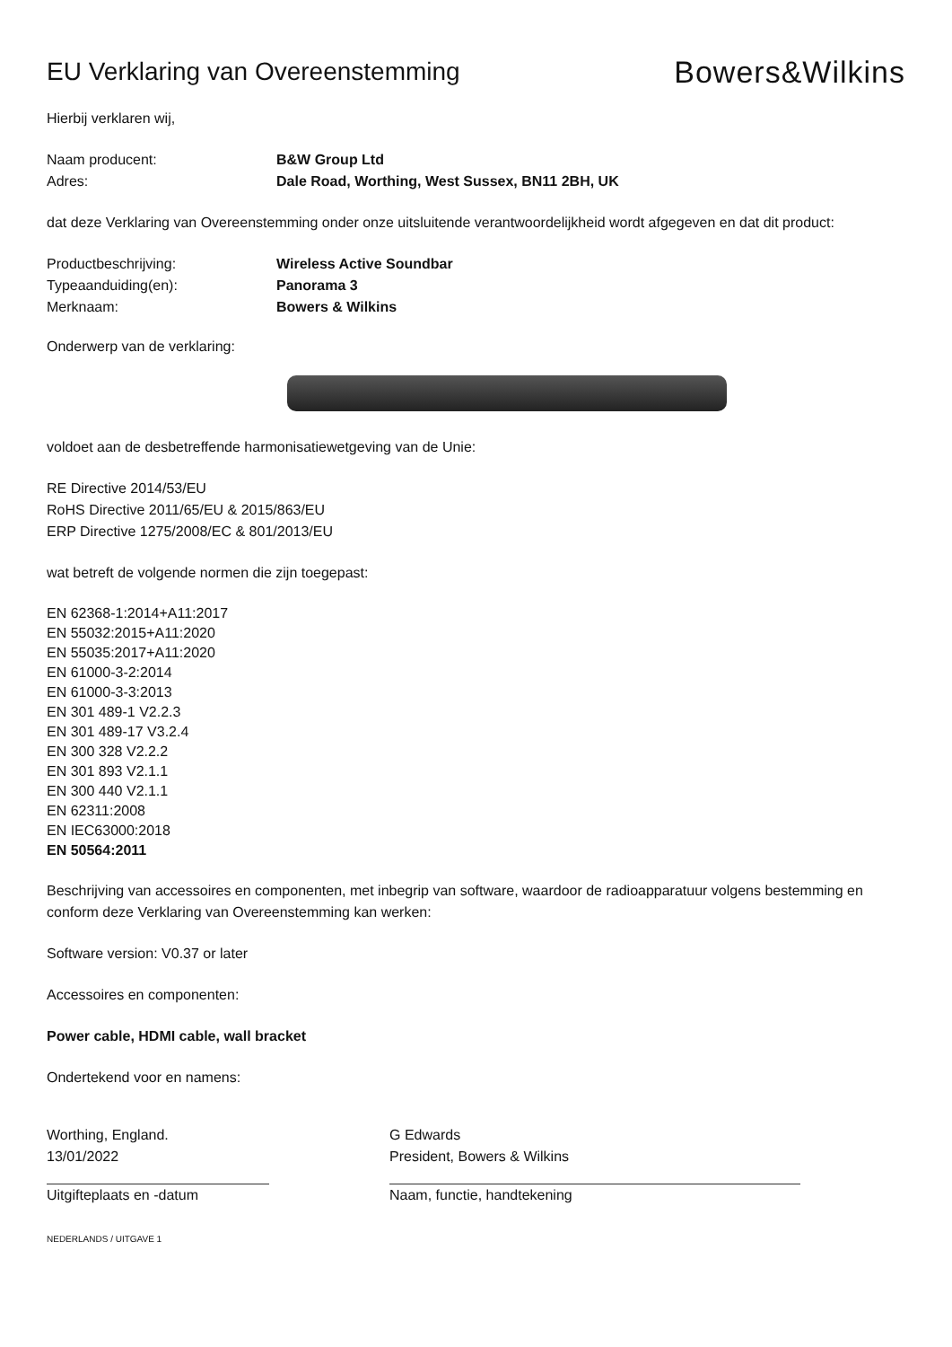EU Verklaring van Overeenstemming
Bowers&Wilkins
Hierbij verklaren wij,
Naam producent: B&W Group Ltd
Adres: Dale Road, Worthing, West Sussex, BN11 2BH, UK
dat deze Verklaring van Overeenstemming onder onze uitsluitende verantwoordelijkheid wordt afgegeven en dat dit product:
Productbeschrijving: Wireless Active Soundbar
Typeaanduiding(en): Panorama 3
Merknaam: Bowers & Wilkins
Onderwerp van de verklaring:
voldoet aan de desbetreffende harmonisatiewetgeving van de Unie:
RE Directive 2014/53/EU
RoHS Directive 2011/65/EU & 2015/863/EU
ERP Directive 1275/2008/EC & 801/2013/EU
wat betreft de volgende normen die zijn toegepast:
EN 62368-1:2014+A11:2017
EN 55032:2015+A11:2020
EN 55035:2017+A11:2020
EN 61000-3-2:2014
EN 61000-3-3:2013
EN 301 489-1 V2.2.3
EN 301 489-17 V3.2.4
EN 300 328 V2.2.2
EN 301 893 V2.1.1
EN 300 440 V2.1.1
EN 62311:2008
EN IEC63000:2018
EN 50564:2011
Beschrijving van accessoires en componenten, met inbegrip van software, waardoor de radioapparatuur volgens bestemming en conform deze Verklaring van Overeenstemming kan werken:
Software version: V0.37 or later
Accessoires en componenten:
Power cable, HDMI cable, wall bracket
Ondertekend voor en namens:
Worthing, England.
13/01/2022
Uitgifteplaats en -datum
G Edwards
President, Bowers & Wilkins
Naam, functie, handtekening
NEDERLANDS / UITGAVE 1